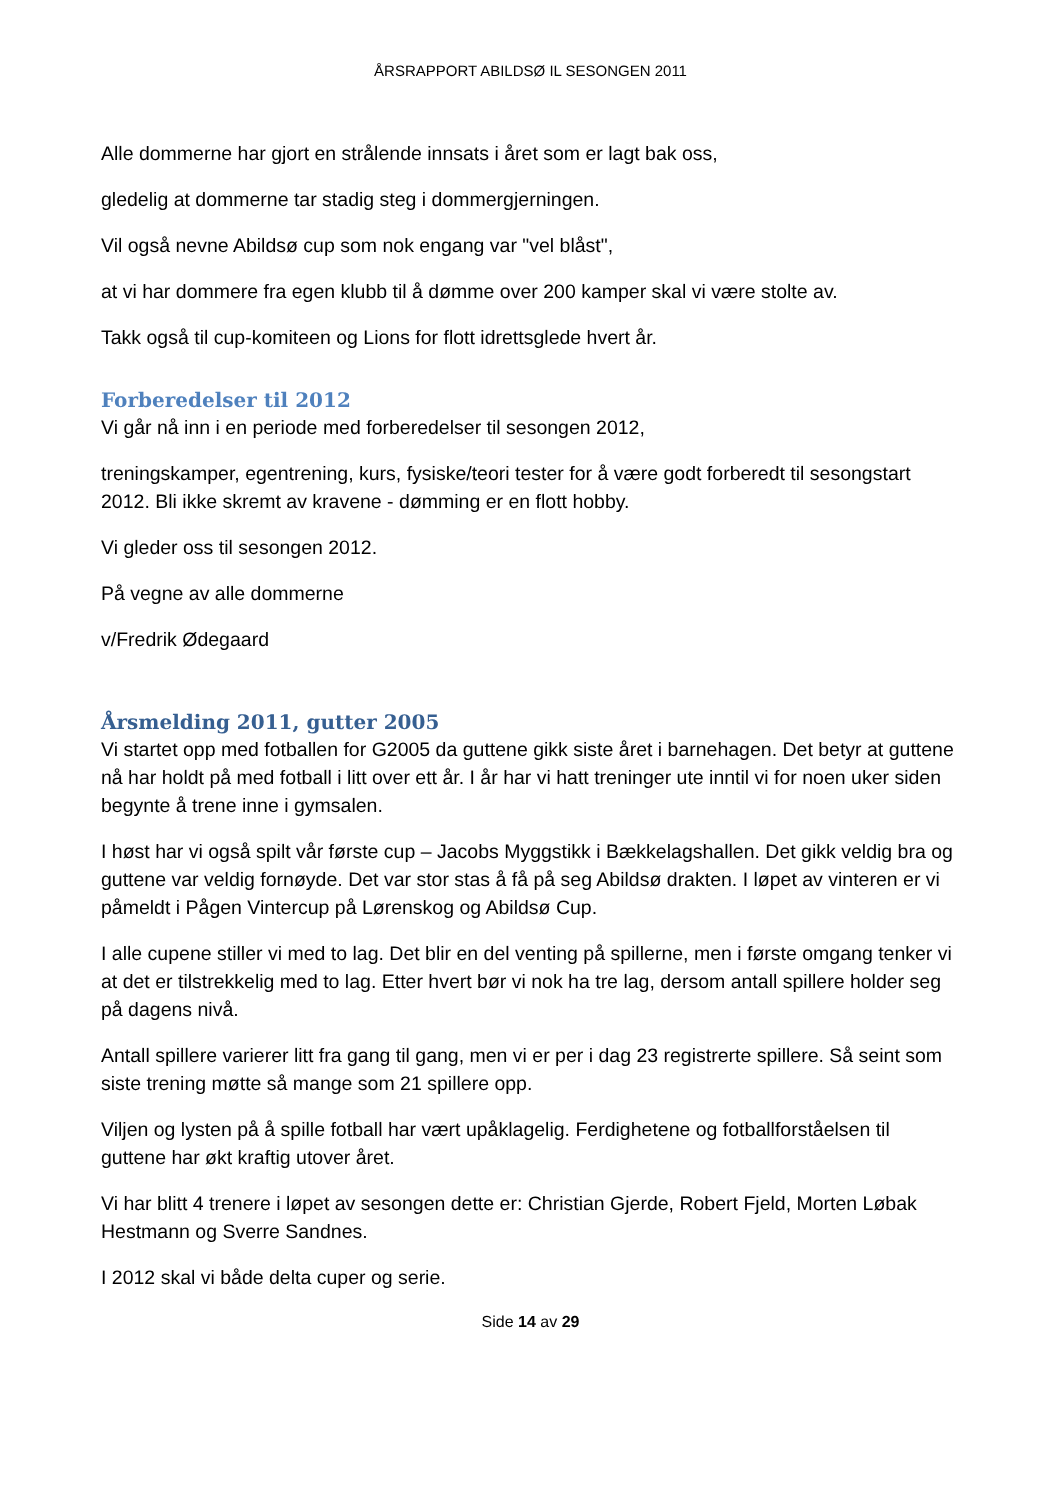ÅRSRAPPORT ABILDSØ IL SESONGEN 2011
Alle dommerne har gjort en strålende innsats i året som er lagt bak oss,
gledelig at dommerne tar stadig steg i dommergjerningen.
Vil også nevne Abildsø cup som nok engang var "vel blåst",
at vi har dommere fra egen klubb til å dømme over 200 kamper skal vi være stolte av.
Takk også til cup-komiteen og Lions for flott idrettsglede hvert år.
Forberedelser til 2012
Vi går nå inn i en periode med forberedelser til sesongen 2012,
treningskamper, egentrening, kurs, fysiske/teori tester for å være godt forberedt til sesongstart 2012. Bli ikke skremt av kravene - dømming er en flott hobby.
Vi gleder oss til sesongen 2012.
På vegne av alle dommerne
v/Fredrik Ødegaard
Årsmelding 2011, gutter 2005
Vi startet opp med fotballen for G2005 da guttene gikk siste året i barnehagen. Det betyr at guttene nå har holdt på med fotball i litt over ett år. I år har vi hatt treninger ute inntil vi for noen uker siden begynte å trene inne i gymsalen.
I høst har vi også spilt vår første cup – Jacobs Myggstikk i Bækkelagshallen. Det gikk veldig bra og guttene var veldig fornøyde. Det var stor stas å få på seg Abildsø drakten. I løpet av vinteren er vi påmeldt i Pågen Vintercup på Lørenskog og Abildsø Cup.
I alle cupene stiller vi med to lag. Det blir en del venting på spillerne, men i første omgang tenker vi at det er tilstrekkelig med to lag. Etter hvert bør vi nok ha tre lag, dersom antall spillere holder seg på dagens nivå.
Antall spillere varierer litt fra gang til gang, men vi er per i dag 23 registrerte spillere. Så seint som siste trening møtte så mange som 21 spillere opp.
Viljen og lysten på å spille fotball har vært upåklagelig. Ferdighetene og fotballforståelsen til guttene har økt kraftig utover året.
Vi har blitt 4 trenere i løpet av sesongen dette er: Christian Gjerde, Robert Fjeld, Morten Løbak Hestmann og Sverre Sandnes.
I 2012 skal vi både delta cuper og serie.
Side 14 av 29